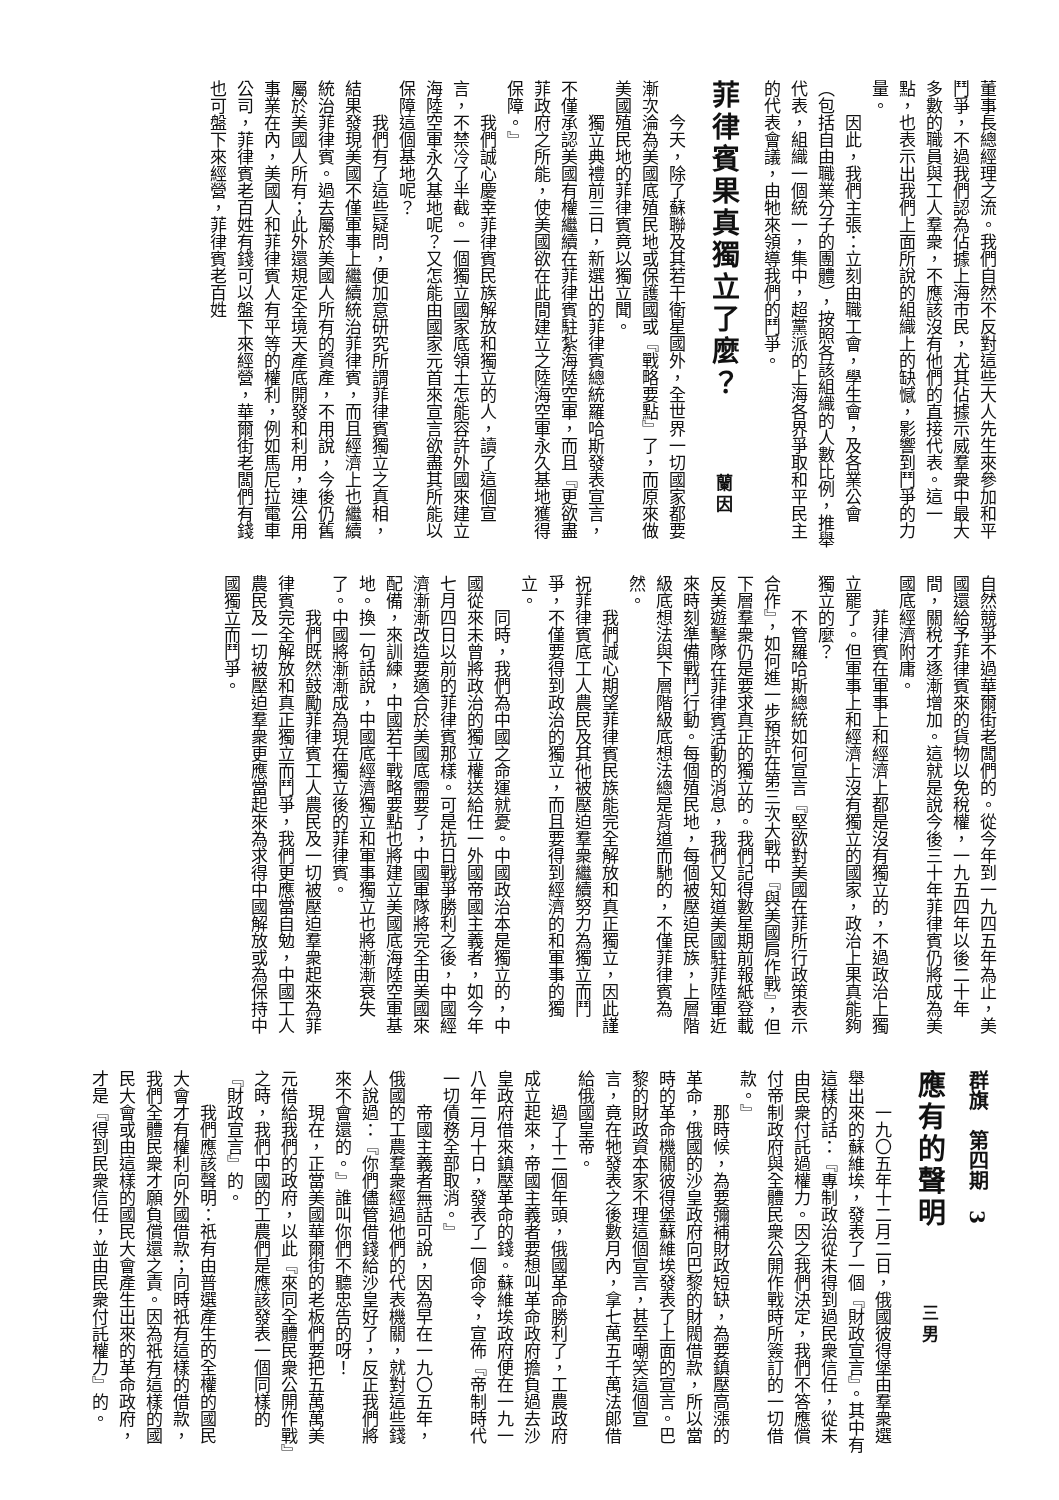董事長總經理之流。我們自然不反對這些大人先生來參加和平鬥爭，不過我們認為佔據上海市民，尤其佔據示威羣衆中最大多數的職員與工人羣衆，不應該沒有他們的直接代表。這一點，也表示出我們上面所說的組織上的缺憾，影響到鬥爭的力量。
因此，我們主張：立刻由職工會，學生會，及各業公會（包括自由職業分子的團體），按照各該組織的人數比例，推舉代表，組織一個統一，集中，超黨派的上海各界爭取和平民主的代表會議，由牠來領導我們的鬥爭。
菲律賓果真獨立了麼？ 蘭因
今天，除了蘇聯及其若干衛星國外，全世界一切國家都要漸次淪為美國底殖民地或保護國或『戰略要點』了，而原來做美國殖民地的菲律賓竟以獨立聞。
獨立典禮前三日，新選出的菲律賓總統羅哈斯發表宣言，不僅承認美國有權繼續在菲律賓駐紮海陸空軍，而且『更欲盡菲政府之所能，使美國欲在此間建立之陸海空軍永久基地獲得保障。』
我們誠心慶幸菲律賓民族解放和獨立的人，讀了這個宣言，不禁冷了半截。一個獨立國家底領土怎能容許外國來建立海陸空軍永久基地呢？又怎能由國家元首來宣言欲盡其所能以保障這個基地呢？
我們有了這些疑問，便加意研究所謂菲律賓獨立之真相，結果發現美國不僅軍事上繼續統治菲律賓，而且經濟上也繼續統治菲律賓。過去屬於美國人所有的資產，不用說，今後仍舊屬於美國人所有；此外還規定全境天產底開發和利用，連公用事業在內，美國人和菲律賓人有平等的權利，例如馬尼拉電車公司，菲律賓老百姓有錢可以盤下來經營，華爾街老闆們有錢也可盤下來經營，菲律賓老百姓
自然競爭不過華爾街老闆們的。從今年到一九四五年為止，美國還給予菲律賓來的貨物以免稅權，一九五四年以後二十年間，關稅才逐漸增加。這就是說今後三十年菲律賓仍將成為美國底經濟附庸。
菲律賓在軍事上和經濟上都是沒有獨立的，不過政治上獨立罷了。但軍事上和經濟上沒有獨立的國家，政治上果真能夠獨立的麼？
不管羅哈斯總統如何宣言『堅欲對美國在菲所行政策表示合作』，如何進一步預許在第三次大戰中『與美國肩作戰』，但下層羣衆仍是要求真正的獨立的。我們記得數星期前報紙登載反美遊擊隊在菲律賓活動的消息，我們又知道美國駐菲陸軍近來時刻準備戰鬥行動。每個殖民地，每個被壓迫民族，上層階級底想法與下層階級底想法總是背道而馳的，不僅菲律賓為然。
我們誠心期望菲律賓民族能完全解放和真正獨立，因此謹祝菲律賓底工人農民及其他被壓迫羣衆繼續努力為獨立而鬥爭，不僅要得到政治的獨立，而且要得到經濟的和軍事的獨立。
同時，我們為中國之命運就憂。中國政治本是獨立的，中國從來未曾將政治的獨立權送給任一外國帝國主義者，如今年七月四日以前的菲律賓那樣。可是抗日戰爭勝利之後，中國經濟漸漸改造要適合於美國底需要了，中國軍隊將完全由美國來配備，來訓練，中國若干戰略要點也將建立美國底海陸空軍基地。換一句話說，中國底經濟獨立和軍事獨立也將漸漸衰失了。中國將漸漸成為現在獨立後的菲律賓。
我們既然鼓勵菲律賓工人農民及一切被壓迫羣衆起來為菲律賓完全解放和真正獨立而鬥爭，我們更應當自勉，中國工人農民及一切被壓迫羣衆更應當起來為求得中國解放或為保持中國獨立而鬥爭。
群旗　第四期　3
應有的聲明 三男
一九〇五年十二月二日，俄國彼得堡由羣衆選舉出來的蘇維埃，發表了一個『財政宣言』。其中有這樣的話：『專制政治從未得到過民衆信任，從未由民衆付託過權力。因之我們決定，我們不答應償付帝制政府與全體民衆公開作戰時所簽訂的一切借款。』
那時候，為要彌補財政短缺，為要鎮壓高漲的革命，俄國的沙皇政府向巴黎的財閥借款，所以當時的革命機關彼得堡蘇維埃發表了上面的宣言。巴黎的財政資本家不理這個宣言，甚至嘲笑這個宣言，竟在牠發表之後數月內，拿七萬五千萬法郎借給俄國皇帝。
過了十二個年頭，俄國革命勝利了，工農政府成立起來，帝國主義者要想叫革命政府擔負過去沙皇政府借來鎮壓革命的錢。蘇維埃政府便在一九一八年二月十日，發表了一個命令，宣佈『帝制時代一切債務全部取消。』
帝國主義者無話可說，因為早在一九〇五年，俄國的工農羣衆經過他們的代表機關，就對這些錢人說過：『你們儘管借錢給沙皇好了，反正我們將來不會還的。』誰叫你們不聽忠告的呀！
現在，正當美國華爾街的老板們要把五萬萬美元借給我們的政府，以此『來同全體民衆公開作戰』之時，我們中國的工農們是應該發表一個同樣的『財政宣言』的。
我們應該聲明：祇有由普選產生的全權的國民大會才有權利向外國借款；同時祇有這樣的借款，我們全體民衆才願負償還之責。因為祇有這樣的國民大會或由這樣的國民大會產生出來的革命政府，才是『得到民衆信任，並由民衆付託權力』的。